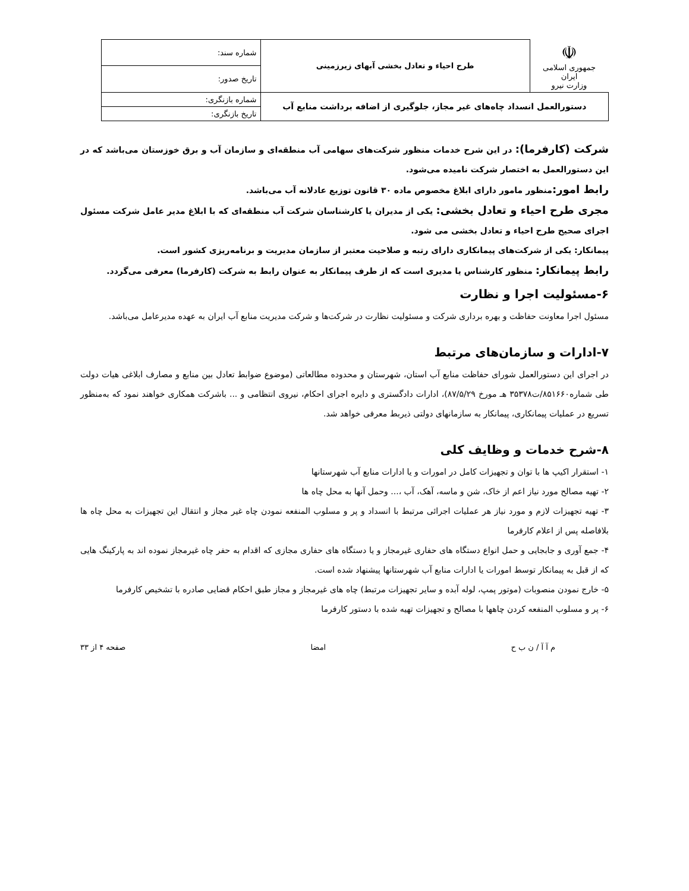| ☫ جمهوری اسلامی ایران وزارت نیرو | طرح احیاء و تعادل بخشی آبهای زیرزمینی | شماره سند: |
| | | تاریخ صدور: |
| دستورالعمل انسداد چاه‌های غیر مجاز، جلوگیری از اضافه برداشت منابع آب | | شماره بازنگری: |
| | | تاریخ بازنگری: |
شرکت (کارفرما): در این شرح خدمات منظور شرکت‌های سهامی آب منطقه‌ای و سازمان آب و برق خوزستان می‌باشد که در این دستورالعمل به اختصار شرکت نامیده می‌شود.
رابط امور: منظور مامور دارای ابلاغ مخصوص ماده ۳۰ قانون توزیع عادلانه آب می‌باشد.
مجری طرح احیاء و تعادل بخشی: یکی از مدیران یا کارشناسان شرکت آب منطقه‌ای که با ابلاغ مدیر عامل شرکت مسئول اجرای صحیح طرح احیاء و تعادل بخشی می شود.
پیمانکار: یکی از شرکت‌های پیمانکاری دارای رتبه و صلاحیت معتبر از سازمان مدیریت و برنامه‌ریزی کشور است.
رابط پیمانکار: منظور کارشناس یا مدیری است که از طرف پیمانکار به عنوان رابط به شرکت (کارفرما) معرفی می‌گردد.
۶-مسئولیت اجرا و نظارت
مسئول اجرا معاونت حفاظت و بهره برداری شرکت و مسئولیت نظارت در شرکت‌ها و شرکت مدیریت منابع آب ایران به عهده مدیرعامل می‌باشد.
۷-ادارات و سازمان‌های مرتبط
در اجرای این دستورالعمل شورای حفاظت منابع آب استان، شهرستان و محدوده مطالعاتی (موضوع ضوابط تعادل بین منابع و مصارف ابلاغی هیات دولت طی شماره۸۵۱۶۶۰/ت۳۵۳۷۸ هـ مورخ ۸۷/۵/۲۹)، ادارات دادگستری و دایره اجرای احکام، نیروی انتظامی و ... باشرکت همکاری خواهند نمود که به‌منظور تسریع در عملیات پیمانکاری، پیمانکار به سازمانهای دولتی ذیربط معرفی خواهد شد.
۸-شرح خدمات و وظایف کلی
۱- استقرار اکیپ ها با توان و تجهیزات کامل در امورات و یا ادارات منابع آب شهرستانها
۲- تهیه مصالح مورد نیاز اعم از خاک، شن و ماسه، آهک، آب ،... وحمل آنها به محل چاه ها
۳- تهیه تجهیزات لازم و مورد نیاز هر عملیات اجرائی مرتبط با انسداد و پر و مسلوب المنفعه نمودن چاه غیر مجاز و انتقال این تجهیزات به محل چاه ها بلافاصله پس از اعلام کارفرما
۴- جمع آوری و جابجایی و حمل انواع دستگاه های حفاری غیرمجاز و یا دستگاه های حفاری مجازی که اقدام به حفر چاه غیرمجاز نموده اند به پارکینگ هایی که از قبل به پیمانکار توسط امورات یا ادارات منابع آب شهرستانها پیشنهاد شده است.
۵- خارج نمودن منصوبات (موتور پمپ، لوله آبده و سایر تجهیزات مرتبط) چاه های غیرمجاز و مجاز طبق احکام قضایی صادره با تشخیص کارفرما
۶- پر و مسلوب المنفعه کردن چاهها با مصالح و تجهیزات تهیه شده با دستور کارفرما
م آ آ / ن ب ح امضا صفحه ۴ از ۳۳